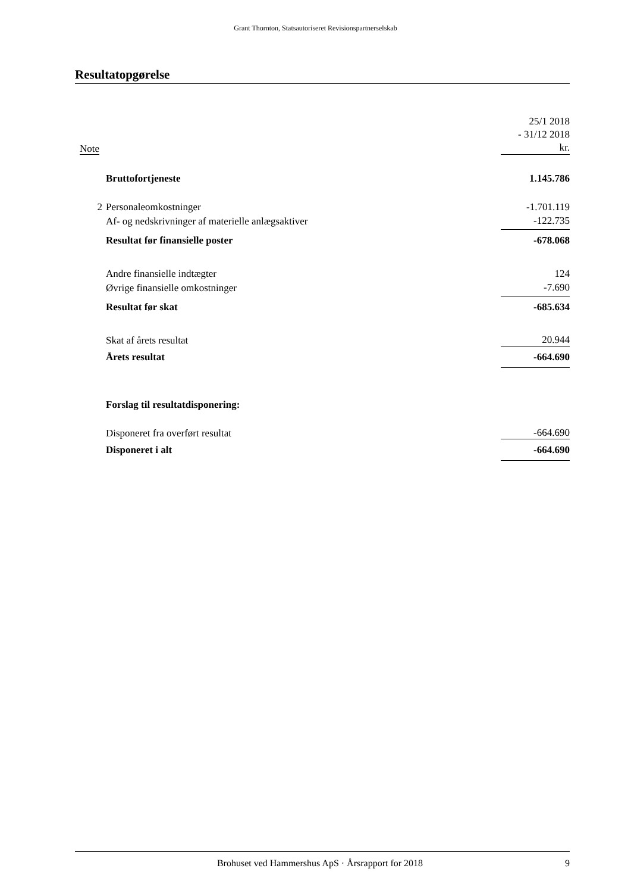Grant Thornton, Statsautoriseret Revisionspartnerselskab
Resultatopgørelse
| Note | | 25/1 2018 - 31/12 2018 kr. |
| --- | --- | --- |
| | Bruttofortjeneste | 1.145.786 |
| 2 | Personaleomkostninger | -1.701.119 |
| | Af- og nedskrivninger af materielle anlægsaktiver | -122.735 |
| | Resultat før finansielle poster | -678.068 |
| | Andre finansielle indtægter | 124 |
| | Øvrige finansielle omkostninger | -7.690 |
| | Resultat før skat | -685.634 |
| | Skat af årets resultat | 20.944 |
| | Årets resultat | -664.690 |
| | Forslag til resultatdisponering: | |
| | Disponeret fra overført resultat | -664.690 |
| | Disponeret i alt | -664.690 |
Brohuset ved Hammershus ApS · Årsrapport for 2018 9